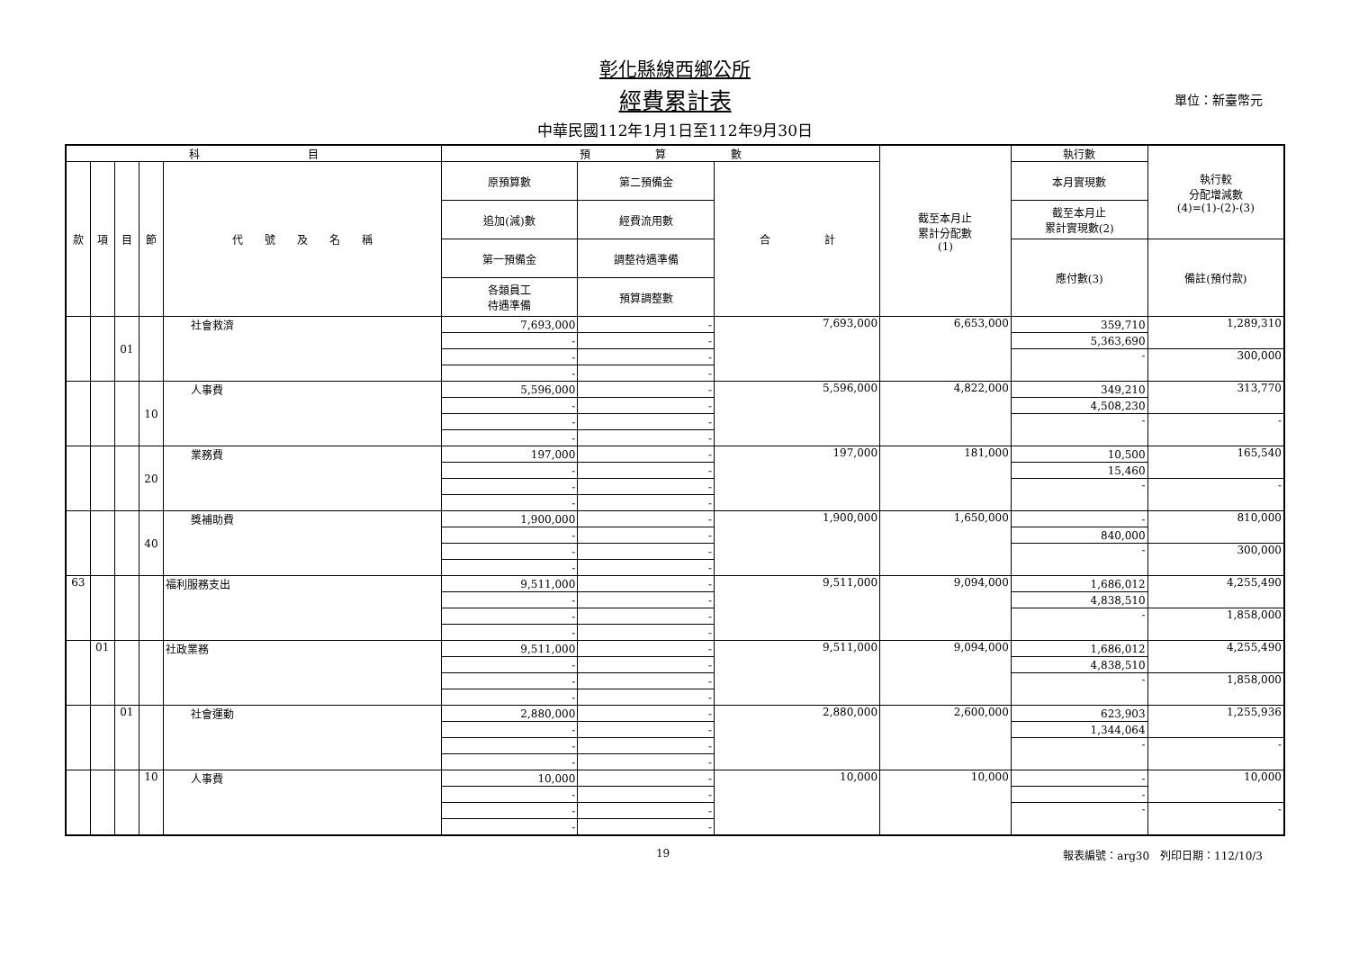彰化縣線西鄉公所
經費累計表 單位：新臺幣元
中華民國112年1月1日至112年9月30日
| 科 目 | | | | | 預 算 數 | | | 截至本月止 累計分配數 (1) | 執行數 | 執行較 分配增減數 (4)=(1)-(2)-(3) |
| --- | --- | --- | --- | --- | --- | --- | --- | --- | --- | --- |
| 款 | 項 | 目 | 節 | 代 號 及 名 稱 | 原預算數 | 第二預備金 | 合 計 | | 本月實現數 | |
| | | | | | 追加(減)數 | 經費流用數 | | | 截至本月止 累計實現數(2) | |
| | | | | | 第一預備金 | 調整待遇準備 | | | 應付數(3) | 備註(預付款) |
| | | | | | 各類員工 待遇準備 | 預算調整數 | | | | |
| | | 01 | | 社會救濟 | 7,693,000 | - | 7,693,000 | 6,653,000 | 359,710 | 1,289,310 |
| | | | | | - | - | | | 5,363,690 | |
| | | | | | - | - | | | - | 300,000 |
| | | | | | - | - | | | | |
| | | | 10 | 人事費 | 5,596,000 | - | 5,596,000 | 4,822,000 | 349,210 | 313,770 |
| | | | | | - | - | | | 4,508,230 | |
| | | | | | - | - | | | - | - |
| | | | | | - | - | | | | |
| | | | 20 | 業務費 | 197,000 | - | 197,000 | 181,000 | 10,500 | 165,540 |
| | | | | | - | - | | | 15,460 | |
| | | | | | - | - | | | - | - |
| | | | | | - | - | | | | |
| | | | 40 | 獎補助費 | 1,900,000 | - | 1,900,000 | 1,650,000 | - | 810,000 |
| | | | | | - | - | | | 840,000 | |
| | | | | | - | - | | | - | 300,000 |
| | | | | | - | - | | | | |
| 63 | | | | 福利服務支出 | 9,511,000 | - | 9,511,000 | 9,094,000 | 1,686,012 | 4,255,490 |
| | | | | | - | - | | | 4,838,510 | |
| | | | | | - | - | | | - | 1,858,000 |
| | | | | | - | - | | | | |
| | 01 | | | 社政業務 | 9,511,000 | - | 9,511,000 | 9,094,000 | 1,686,012 | 4,255,490 |
| | | | | | - | - | | | 4,838,510 | |
| | | | | | - | - | | | - | 1,858,000 |
| | | | | | - | - | | | | |
| | | 01 | | 社會運動 | 2,880,000 | - | 2,880,000 | 2,600,000 | 623,903 | 1,255,936 |
| | | | | | - | - | | | 1,344,064 | |
| | | | | | - | - | | | - | - |
| | | | | | - | - | | | | |
| | | | 10 | 人事費 | 10,000 | - | 10,000 | 10,000 | - | 10,000 |
| | | | | | - | - | | | - | |
| | | | | | - | - | | | - | - |
| | | | | | - | - | | | | |
19 報表編號：arg30　列印日期：112/10/3